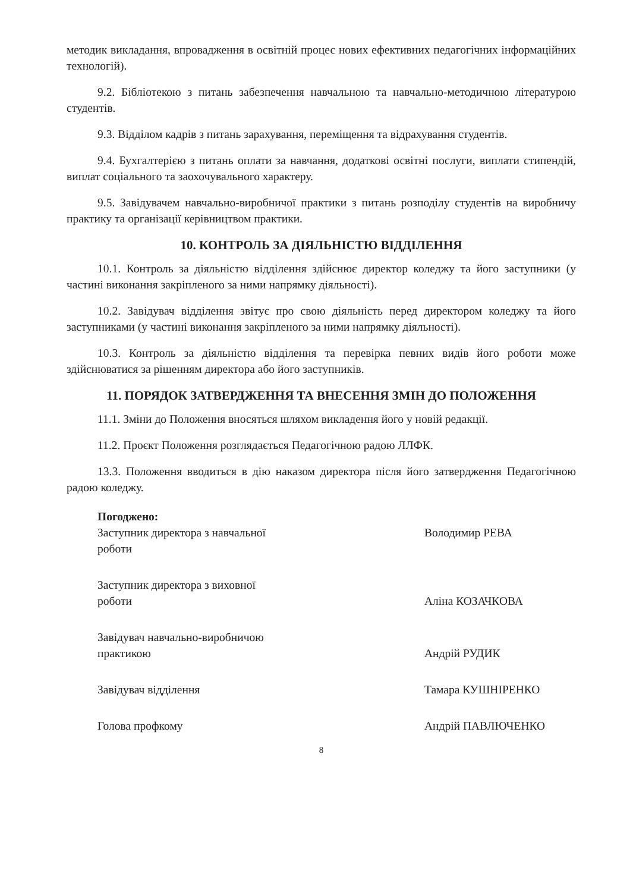методик викладання, впровадження в освітній процес нових ефективних педагогічних інформаційних технологій).
9.2. Бібліотекою з питань забезпечення навчальною та навчально-методичною літературою студентів.
9.3. Відділом кадрів з питань зарахування, переміщення та відрахування студентів.
9.4. Бухгалтерією з питань оплати за навчання, додаткові освітні послуги, виплати стипендій, виплат соціального та заохочувального характеру.
9.5. Завідувачем навчально-виробничої практики з питань розподілу студентів на виробничу практику та організації керівництвом практики.
10. КОНТРОЛЬ ЗА ДІЯЛЬНІСТЮ ВІДДІЛЕННЯ
10.1. Контроль за діяльністю відділення здійснює директор коледжу та його заступники (у частині виконання закріпленого за ними напрямку діяльності).
10.2. Завідувач відділення звітує про свою діяльність перед директором коледжу та його заступниками (у частині виконання закріпленого за ними напрямку діяльності).
10.3. Контроль за діяльністю відділення та перевірка певних видів його роботи може здійснюватися за рішенням директора або його заступників.
11. ПОРЯДОК ЗАТВЕРДЖЕННЯ ТА ВНЕСЕННЯ ЗМІН ДО ПОЛОЖЕННЯ
11.1. Зміни до Положення вносяться шляхом викладення його у новій редакції.
11.2. Проєкт Положення розглядається Педагогічною радою ЛЛФК.
13.3. Положення вводиться в дію наказом директора після його затвердження Педагогічною радою коледжу.
Погоджено:
Заступник директора з навчальної роботи
Володимир РЕВА
Заступник директора з виховної роботи
Аліна КОЗАЧКОВА
Завідувач навчально-виробничою практикою
Андрій РУДИК
Завідувач відділення
Тамара КУШНІРЕНКО
Голова профкому
Андрій ПАВЛЮЧЕНКО
8